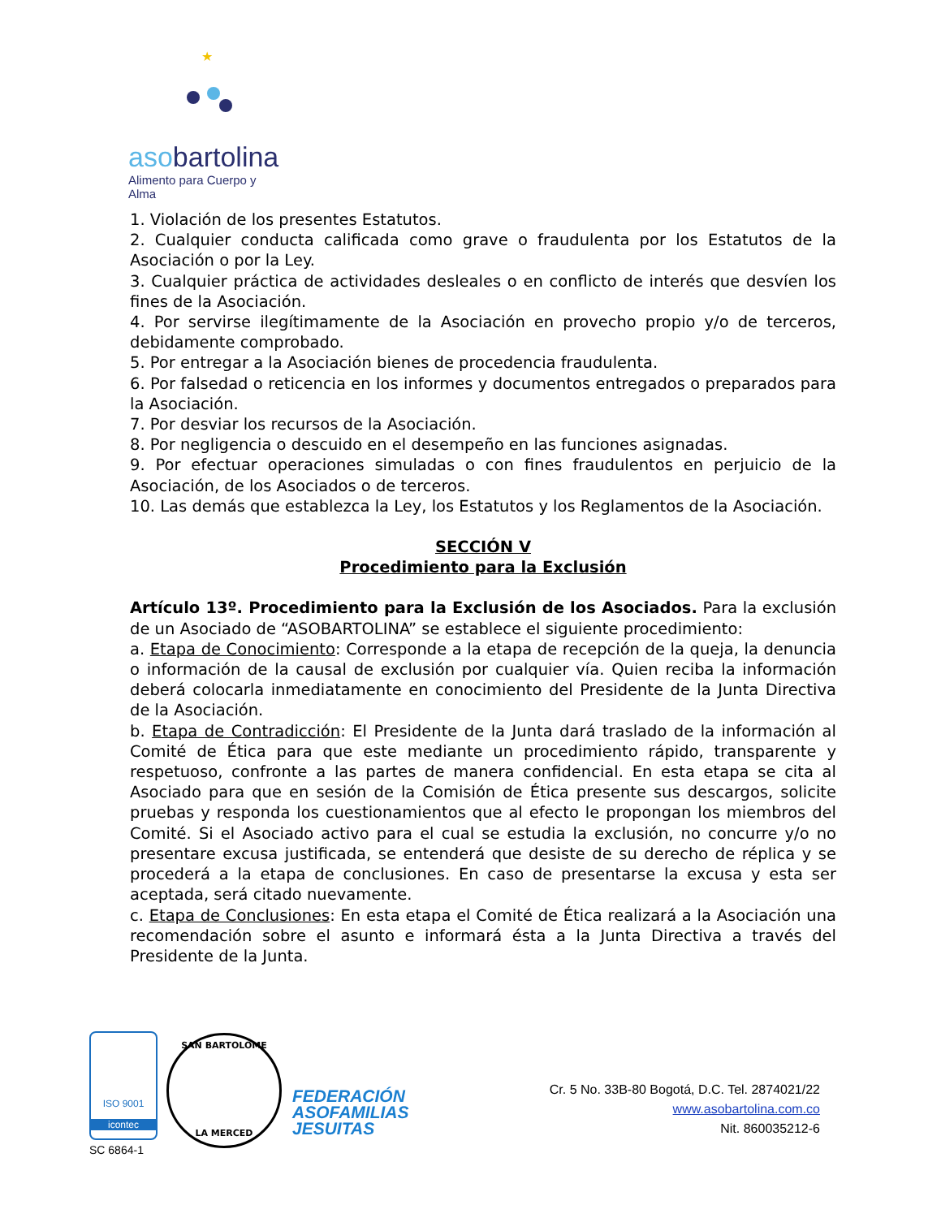★
asobartolina
Alimento para Cuerpo y Alma
1. Violación de los presentes Estatutos.
2. Cualquier conducta calificada como grave o fraudulenta por los Estatutos de la Asociación o por la Ley.
3. Cualquier práctica de actividades desleales o en conflicto de interés que desvíen los fines de la Asociación.
4. Por servirse ilegítimamente de la Asociación en provecho propio y/o de terceros, debidamente comprobado.
5. Por entregar a la Asociación bienes de procedencia fraudulenta.
6. Por falsedad o reticencia en los informes y documentos entregados o preparados para la Asociación.
7. Por desviar los recursos de la Asociación.
8. Por negligencia o descuido en el desempeño en las funciones asignadas.
9. Por efectuar operaciones simuladas o con fines fraudulentos en perjuicio de la Asociación, de los Asociados o de terceros.
10. Las demás que establezca la Ley, los Estatutos y los Reglamentos de la Asociación.
SECCIÓN V
Procedimiento para la Exclusión
Artículo 13º. Procedimiento para la Exclusión de los Asociados. Para la exclusión de un Asociado de “ASOBARTOLINA” se establece el siguiente procedimiento:
a. Etapa de Conocimiento: Corresponde a la etapa de recepción de la queja, la denuncia o información de la causal de exclusión por cualquier vía. Quien reciba la información deberá colocarla inmediatamente en conocimiento del Presidente de la Junta Directiva de la Asociación.
b. Etapa de Contradicción: El Presidente de la Junta dará traslado de la información al Comité de Ética para que este mediante un procedimiento rápido, transparente y respetuoso, confronte a las partes de manera confidencial. En esta etapa se cita al Asociado para que en sesión de la Comisión de Ética presente sus descargos, solicite pruebas y responda los cuestionamientos que al efecto le propongan los miembros del Comité. Si el Asociado activo para el cual se estudia la exclusión, no concurre y/o no presentare excusa justificada, se entenderá que desiste de su derecho de réplica y se procederá a la etapa de conclusiones. En caso de presentarse la excusa y esta ser aceptada, será citado nuevamente.
c. Etapa de Conclusiones: En esta etapa el Comité de Ética realizará a la Asociación una recomendación sobre el asunto e informará ésta a la Junta Directiva a través del Presidente de la Junta.
ISO 9001
icontec
SC 6864-1
SAN BARTOLOME
LA MERCED
FEDERACIÓN
ASOFAMILIAS
JESUITAS
Cr. 5 No. 33B-80 Bogotá, D.C. Tel. 2874021/22
www.asobartolina.com.co
Nit. 860035212-6